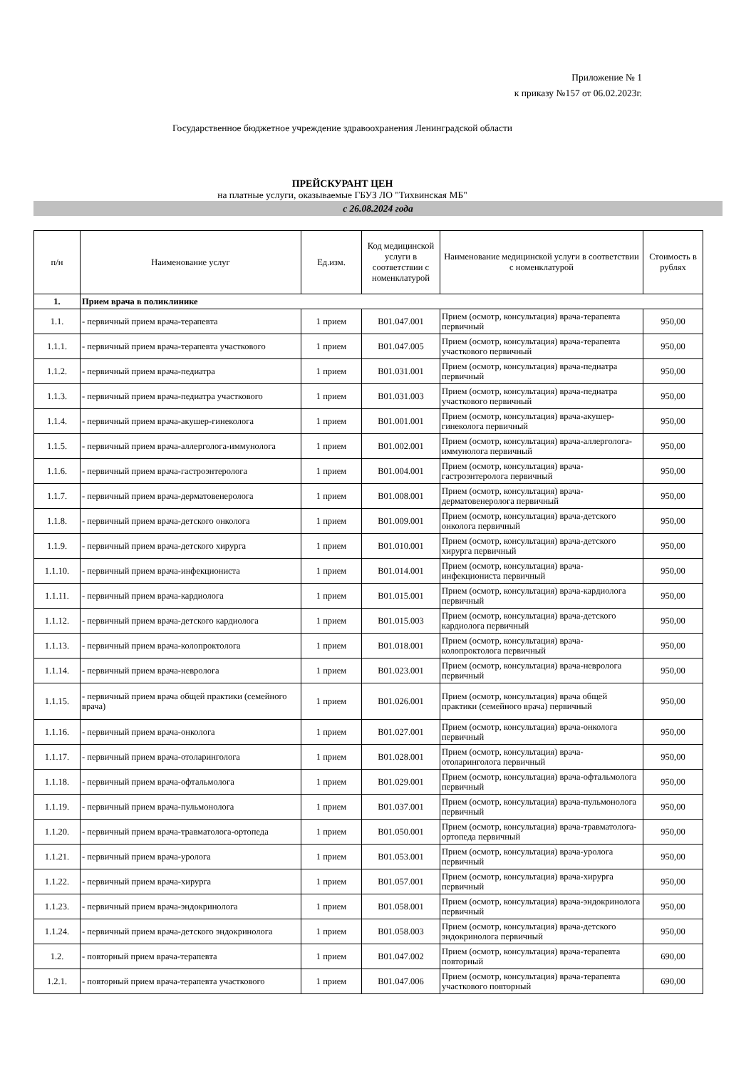Приложение № 1
к приказу №157 от 06.02.2023г.
Государственное бюджетное учреждение здравоохранения Ленинградской области
ПРЕЙСКУРАНТ ЦЕН
на платные услуги, оказываемые ГБУЗ ЛО "Тихвинская МБ"
с 26.08.2024 года
| п/н | Наименование услуг | Ед.изм. | Код медицинской услуги в соответствии с номенклатурой | Наименование медицинской услуги в соответствии с номенклатурой | Стоимость в рублях |
| --- | --- | --- | --- | --- | --- |
| 1. | Прием врача в поликлинике | | | | |
| 1.1. | - первичный прием врача-терапевта | 1 прием | B01.047.001 | Прием (осмотр, консультация) врача-терапевта первичный | 950,00 |
| 1.1.1. | - первичный прием врача-терапевта участкового | 1 прием | B01.047.005 | Прием (осмотр, консультация) врача-терапевта участкового первичный | 950,00 |
| 1.1.2. | - первичный прием врача-педиатра | 1 прием | B01.031.001 | Прием (осмотр, консультация) врача-педиатра первичный | 950,00 |
| 1.1.3. | - первичный прием врача-педиатра участкового | 1 прием | B01.031.003 | Прием (осмотр, консультация) врача-педиатра участкового первичный | 950,00 |
| 1.1.4. | - первичный прием врача-акушер-гинеколога | 1 прием | B01.001.001 | Прием (осмотр, консультация) врача-акушер-гинеколога первичный | 950,00 |
| 1.1.5. | - первичный прием врача-аллерголога-иммунолога | 1 прием | B01.002.001 | Прием (осмотр, консультация) врача-аллерголога-иммунолога первичный | 950,00 |
| 1.1.6. | - первичный прием врача-гастроэнтеролога | 1 прием | B01.004.001 | Прием (осмотр, консультация) врача-гастроэнтеролога первичный | 950,00 |
| 1.1.7. | - первичный прием врача-дерматовенеролога | 1 прием | B01.008.001 | Прием (осмотр, консультация) врача-дерматовенеролога первичный | 950,00 |
| 1.1.8. | - первичный прием врача-детского онколога | 1 прием | B01.009.001 | Прием (осмотр, консультация) врача-детского онколога первичный | 950,00 |
| 1.1.9. | - первичный прием врача-детского хирурга | 1 прием | B01.010.001 | Прием (осмотр, консультация) врача-детского хирурга первичный | 950,00 |
| 1.1.10. | - первичный прием врача-инфекциониста | 1 прием | B01.014.001 | Прием (осмотр, консультация) врача-инфекциониста первичный | 950,00 |
| 1.1.11. | - первичный прием врача-кардиолога | 1 прием | B01.015.001 | Прием (осмотр, консультация) врача-кардиолога первичный | 950,00 |
| 1.1.12. | - первичный прием врача-детского кардиолога | 1 прием | B01.015.003 | Прием (осмотр, консультация) врача-детского кардиолога первичный | 950,00 |
| 1.1.13. | - первичный прием врача-колопроктолога | 1 прием | B01.018.001 | Прием (осмотр, консультация) врача-колопроктолога первичный | 950,00 |
| 1.1.14. | - первичный прием врача-невролога | 1 прием | B01.023.001 | Прием (осмотр, консультация) врача-невролога первичный | 950,00 |
| 1.1.15. | - первичный прием врача общей практики (семейного врача) | 1 прием | B01.026.001 | Прием (осмотр, консультация) врача общей практики (семейного врача) первичный | 950,00 |
| 1.1.16. | - первичный прием врача-онколога | 1 прием | B01.027.001 | Прием (осмотр, консультация) врача-онколога первичный | 950,00 |
| 1.1.17. | - первичный прием врача-отоларинголога | 1 прием | B01.028.001 | Прием (осмотр, консультация) врача-отоларинголога первичный | 950,00 |
| 1.1.18. | - первичный прием врача-офтальмолога | 1 прием | B01.029.001 | Прием (осмотр, консультация) врача-офтальмолога первичный | 950,00 |
| 1.1.19. | - первичный прием врача-пульмонолога | 1 прием | B01.037.001 | Прием (осмотр, консультация) врача-пульмонолога первичный | 950,00 |
| 1.1.20. | - первичный прием врача-травматолога-ортопеда | 1 прием | B01.050.001 | Прием (осмотр, консультация) врача-травматолога-ортопеда первичный | 950,00 |
| 1.1.21. | - первичный прием врача-уролога | 1 прием | B01.053.001 | Прием (осмотр, консультация) врача-уролога первичный | 950,00 |
| 1.1.22. | - первичный прием врача-хирурга | 1 прием | B01.057.001 | Прием (осмотр, консультация) врача-хирурга первичный | 950,00 |
| 1.1.23. | - первичный прием врача-эндокринолога | 1 прием | B01.058.001 | Прием (осмотр, консультация) врача-эндокринолога первичный | 950,00 |
| 1.1.24. | - первичный прием врача-детского эндокринолога | 1 прием | B01.058.003 | Прием (осмотр, консультация) врача-детского эндокринолога первичный | 950,00 |
| 1.2. | - повторный прием врача-терапевта | 1 прием | B01.047.002 | Прием (осмотр, консультация) врача-терапевта повторный | 690,00 |
| 1.2.1. | - повторный прием врача-терапевта участкового | 1 прием | B01.047.006 | Прием (осмотр, консультация) врача-терапевта участкового повторный | 690,00 |